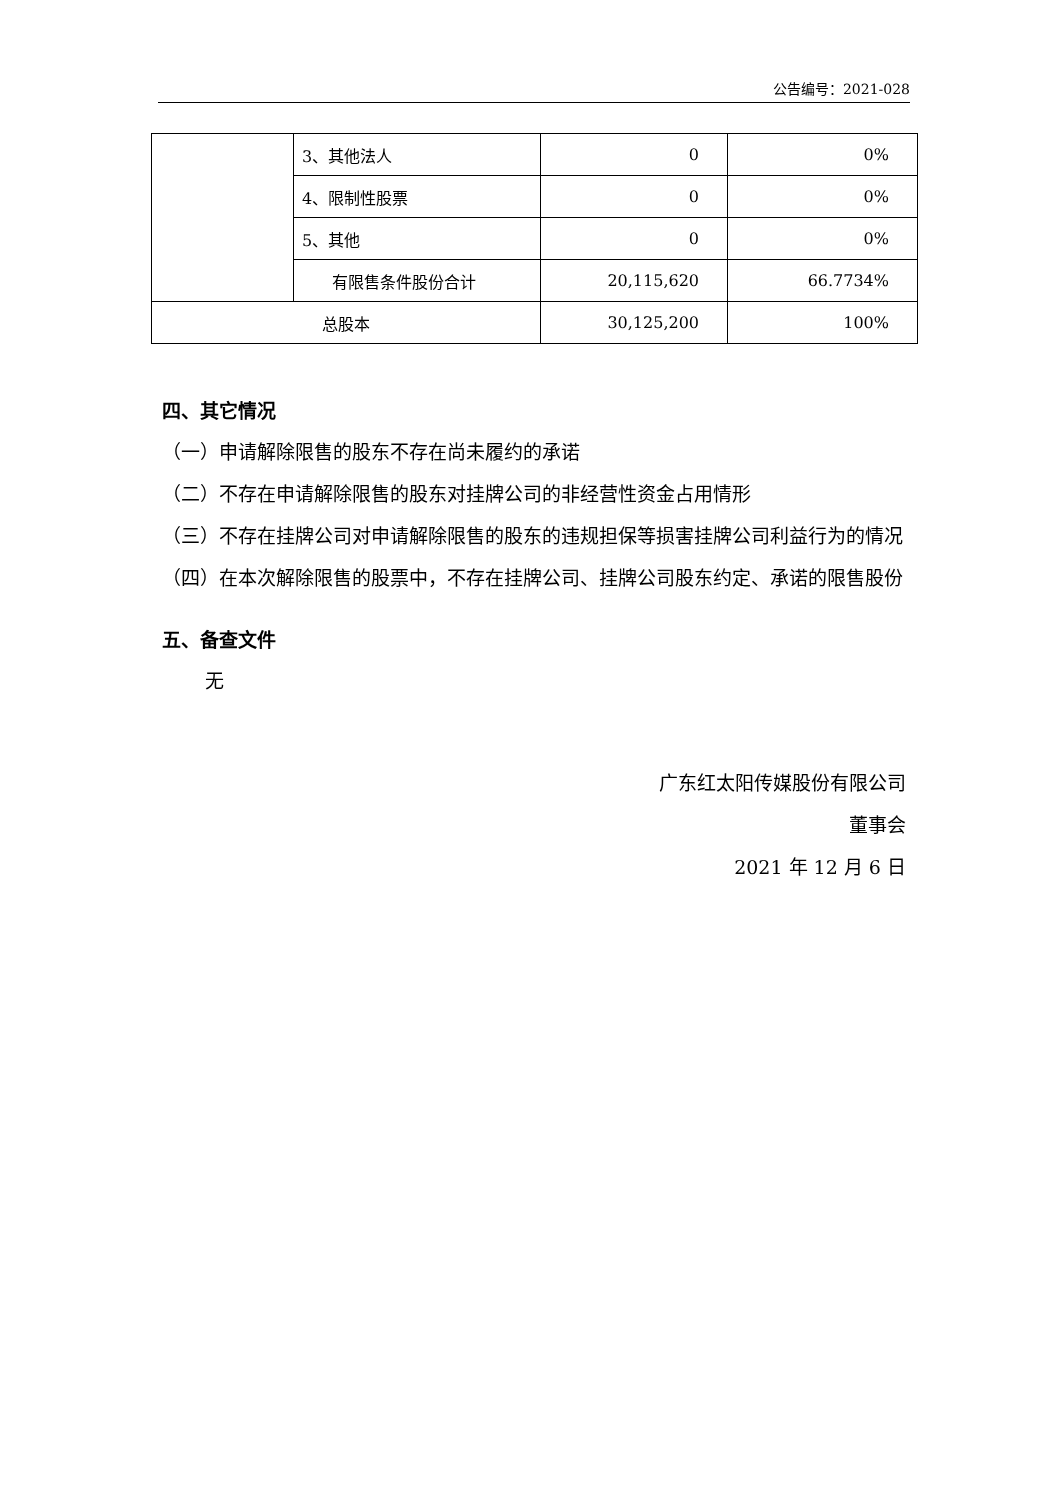公告编号：2021-028
| | 3、其他法人 | 0 | 0% |
| | 4、限制性股票 | 0 | 0% |
| | 5、其他 | 0 | 0% |
| | 有限售条件股份合计 | 20,115,620 | 66.7734% |
| 总股本 | | 30,125,200 | 100% |
四、其它情况
（一）申请解除限售的股东不存在尚未履约的承诺
（二）不存在申请解除限售的股东对挂牌公司的非经营性资金占用情形
（三）不存在挂牌公司对申请解除限售的股东的违规担保等损害挂牌公司利益行为的情况
（四）在本次解除限售的股票中，不存在挂牌公司、挂牌公司股东约定、承诺的限售股份
五、备查文件
无
广东红太阳传媒股份有限公司
董事会
2021 年 12 月 6 日